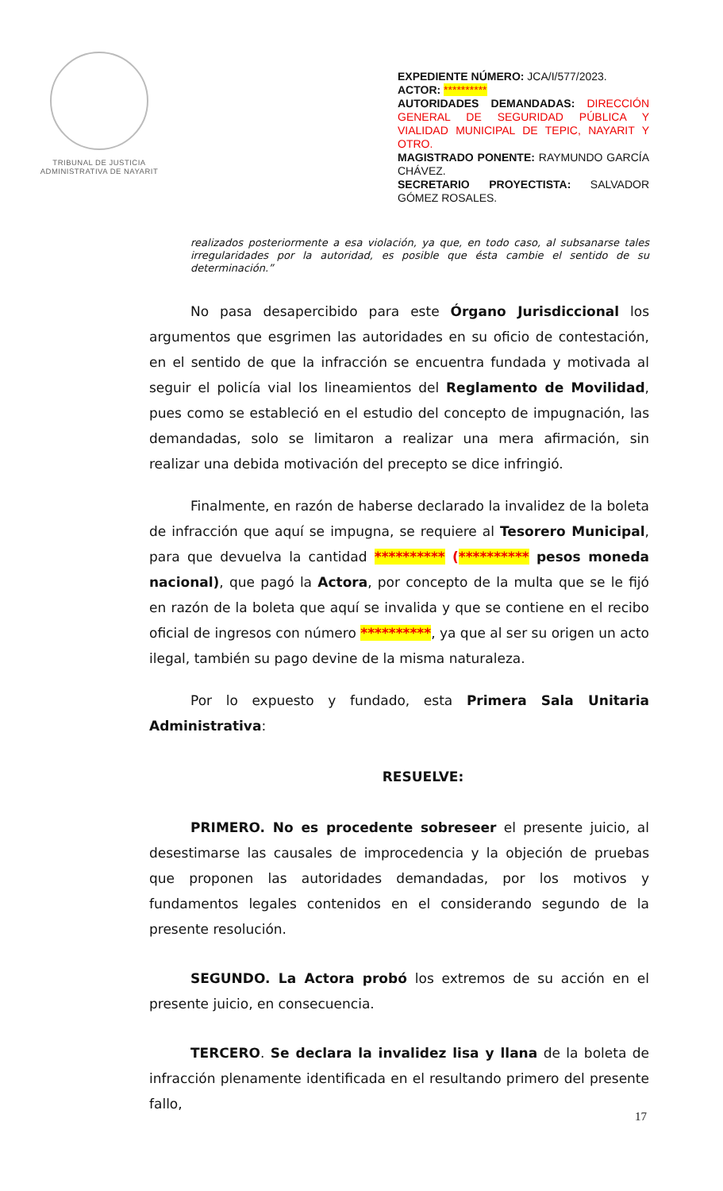TRIBUNAL DE JUSTICIA
ADMINISTRATIVA DE NAYARIT
EXPEDIENTE NÚMERO: JCA/I/577/2023.
ACTOR: **********
AUTORIDADES DEMANDADAS: DIRECCIÓN GENERAL DE SEGURIDAD PÚBLICA Y VIALIDAD MUNICIPAL DE TEPIC, NAYARIT Y OTRO.
MAGISTRADO PONENTE: RAYMUNDO GARCÍA CHÁVEZ.
SECRETARIO PROYECTISTA: SALVADOR GÓMEZ ROSALES.
realizados posteriormente a esa violación, ya que, en todo caso, al subsanarse tales irregularidades por la autoridad, es posible que ésta cambie el sentido de su determinación.”
No pasa desapercibido para este Órgano Jurisdiccional los argumentos que esgrimen las autoridades en su oficio de contestación, en el sentido de que la infracción se encuentra fundada y motivada al seguir el policía vial los lineamientos del Reglamento de Movilidad, pues como se estableció en el estudio del concepto de impugnación, las demandadas, solo se limitaron a realizar una mera afirmación, sin realizar una debida motivación del precepto se dice infringió.
Finalmente, en razón de haberse declarado la invalidez de la boleta de infracción que aquí se impugna, se requiere al Tesorero Municipal, para que devuelva la cantidad ********** (********** pesos moneda nacional), que pagó la Actora, por concepto de la multa que se le fijó en razón de la boleta que aquí se invalida y que se contiene en el recibo oficial de ingresos con número **********, ya que al ser su origen un acto ilegal, también su pago devine de la misma naturaleza.
Por lo expuesto y fundado, esta Primera Sala Unitaria Administrativa:
RESUELVE:
PRIMERO. No es procedente sobreseer el presente juicio, al desestimarse las causales de improcedencia y la objeción de pruebas que proponen las autoridades demandadas, por los motivos y fundamentos legales contenidos en el considerando segundo de la presente resolución.
SEGUNDO. La Actora probó los extremos de su acción en el presente juicio, en consecuencia.
TERCERO. Se declara la invalidez lisa y llana de la boleta de infracción plenamente identificada en el resultando primero del presente fallo,
17